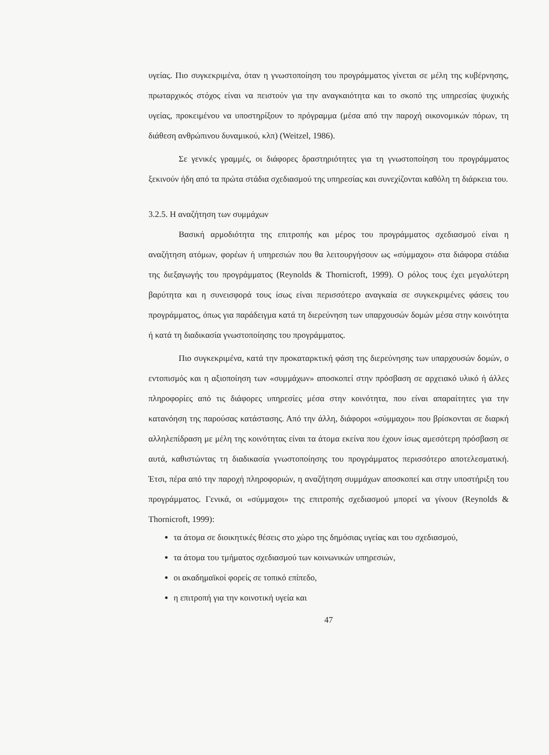υγείας. Πιο συγκεκριμένα, όταν η γνωστοποίηση του προγράμματος γίνεται σε μέλη της κυβέρνησης, πρωταρχικός στόχος είναι να πειστούν για την αναγκαιότητα και το σκοπό της υπηρεσίας ψυχικής υγείας, προκειμένου να υποστηρίξουν το πρόγραμμα (μέσα από την παροχή οικονομικών πόρων, τη διάθεση ανθρώπινου δυναμικού, κλπ) (Weitzel, 1986).
Σε γενικές γραμμές, οι διάφορες δραστηριότητες για τη γνωστοποίηση του προγράμματος ξεκινούν ήδη από τα πρώτα στάδια σχεδιασμού της υπηρεσίας και συνεχίζονται καθόλη τη διάρκεια του.
3.2.5. Η αναζήτηση των συμμάχων
Βασική αρμοδιότητα της επιτροπής και μέρος του προγράμματος σχεδιασμού είναι η αναζήτηση ατόμων, φορέων ή υπηρεσιών που θα λειτουργήσουν ως «σύμμαχοι» στα διάφορα στάδια της διεξαγωγής του προγράμματος (Reynolds & Thornicroft, 1999). Ο ρόλος τους έχει μεγαλύτερη βαρύτητα και η συνεισφορά τους ίσως είναι περισσότερο αναγκαία σε συγκεκριμένες φάσεις του προγράμματος, όπως για παράδειγμα κατά τη διερεύνηση των υπαρχουσών δομών μέσα στην κοινότητα ή κατά τη διαδικασία γνωστοποίησης του προγράμματος.
Πιο συγκεκριμένα, κατά την προκαταρκτική φάση της διερεύνησης των υπαρχουσών δομών, ο εντοπισμός και η αξιοποίηση των «συμμάχων» αποσκοπεί στην πρόσβαση σε αρχειακό υλικό ή άλλες πληροφορίες από τις διάφορες υπηρεσίες μέσα στην κοινότητα, που είναι απαραίτητες για την κατανόηση της παρούσας κατάστασης. Από την άλλη, διάφοροι «σύμμαχοι» που βρίσκονται σε διαρκή αλληλεπίδραση με μέλη της κοινότητας είναι τα άτομα εκείνα που έχουν ίσως αμεσότερη πρόσβαση σε αυτά, καθιστώντας τη διαδικασία γνωστοποίησης του προγράμματος περισσότερο αποτελεσματική. Έτσι, πέρα από την παροχή πληροφοριών, η αναζήτηση συμμάχων αποσκοπεί και στην υποστήριξη του προγράμματος. Γενικά, οι «σύμμαχοι» της επιτροπής σχεδιασμού μπορεί να γίνουν (Reynolds & Thornicroft, 1999):
τα άτομα σε διοικητικές θέσεις στο χώρο της δημόσιας υγείας και του σχεδιασμού,
τα άτομα του τμήματος σχεδιασμού των κοινωνικών υπηρεσιών,
οι ακαδημαϊκοί φορείς σε τοπικό επίπεδο,
η επιτροπή για την κοινοτική υγεία και
47